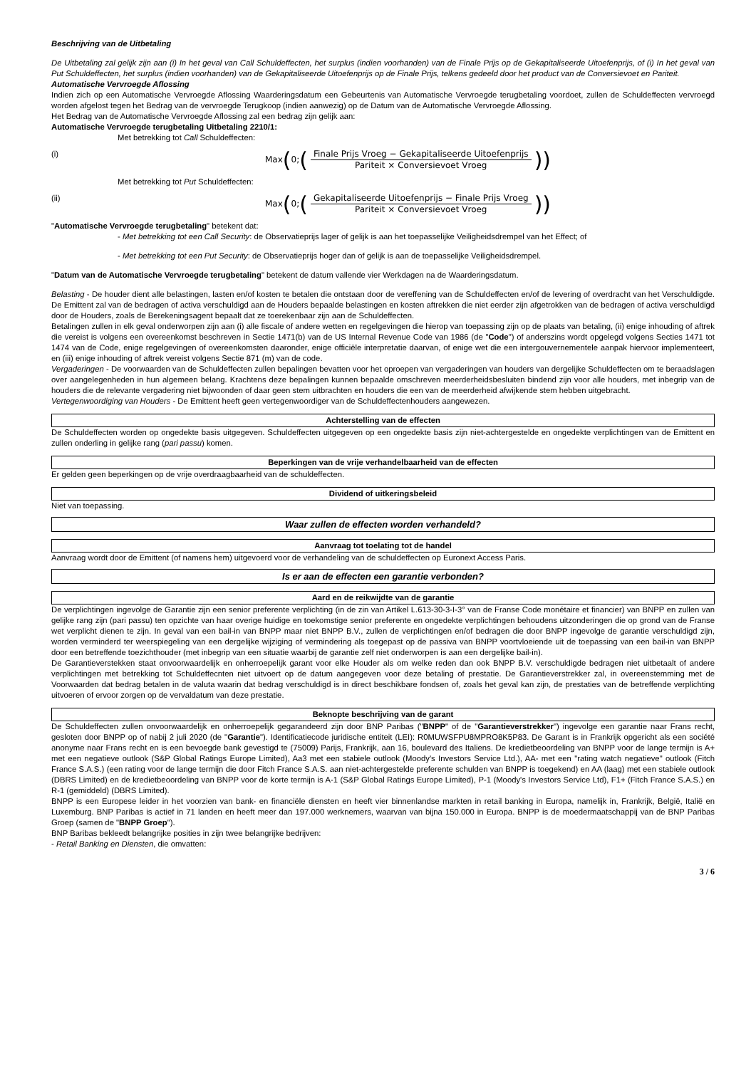Beschrijving van de Uitbetaling
De Uitbetaling zal gelijk zijn aan (i) In het geval van Call Schuldeffecten, het surplus (indien voorhanden) van de Finale Prijs op de Gekapitaliseerde Uitoefenprijs, of (i) In het geval van Put Schuldeffecten, het surplus (indien voorhanden) van de Gekapitaliseerde Uitoefenprijs op de Finale Prijs, telkens gedeeld door het product van de Conversievoet en Pariteit.
Automatische Vervroegde Aflossing
Indien zich op een Automatische Vervroegde Aflossing Waarderingsdatum een Gebeurtenis van Automatische Vervroegde terugbetaling voordoet, zullen de Schuldeffecten vervroegd worden afgelost tegen het Bedrag van de vervroegde Terugkoop (indien aanwezig) op de Datum van de Automatische Vervroegde Aflossing.
Het Bedrag van de Automatische Vervroegde Aflossing zal een bedrag zijn gelijk aan:
Automatische Vervroegde terugbetaling Uitbetaling 2210/1:
Met betrekking tot Call Schuldeffecten:
(i)
Max (0; (Finale Prijs Vroeg − Gekapitaliseerde Uitoefenprijs Pariteit × Conversievoet Vroeg))
Met betrekking tot Put Schuldeffecten:
(ii)
Max (0; (Gekapitaliseerde Uitoefenprijs − Finale Prijs Vroeg Pariteit × Conversievoet Vroeg))
"Automatische Vervroegde terugbetaling" betekent dat:
- Met betrekking tot een Call Security: de Observatieprijs lager of gelijk is aan het toepasselijke Veiligheidsdrempel van het Effect; of
- Met betrekking tot een Put Security: de Observatieprijs hoger dan of gelijk is aan de toepasselijke Veiligheidsdrempel.
"Datum van de Automatische Vervroegde terugbetaling" betekent de datum vallende vier Werkdagen na de Waarderingsdatum.
Belasting - De houder dient alle belastingen, lasten en/of kosten te betalen die ontstaan door de vereffening van de Schuldeffecten en/of de levering of overdracht van het Verschuldigde. De Emittent zal van de bedragen of activa verschuldigd aan de Houders bepaalde belastingen en kosten aftrekken die niet eerder zijn afgetrokken van de bedragen of activa verschuldigd door de Houders, zoals de Berekeningsagent bepaalt dat ze toerekenbaar zijn aan de Schuldeffecten.
Betalingen zullen in elk geval onderworpen zijn aan (i) alle fiscale of andere wetten en regelgevingen die hierop van toepassing zijn op de plaats van betaling, (ii) enige inhouding of aftrek die vereist is volgens een overeenkomst beschreven in Sectie 1471(b) van de US Internal Revenue Code van 1986 (de "Code") of anderszins wordt opgelegd volgens Secties 1471 tot 1474 van de Code, enige regelgevingen of overeenkomsten daaronder, enige officiële interpretatie daarvan, of enige wet die een intergouvernementele aanpak hiervoor implementeert, en (iii) enige inhouding of aftrek vereist volgens Sectie 871 (m) van de code.
Vergaderingen - De voorwaarden van de Schuldeffecten zullen bepalingen bevatten voor het oproepen van vergaderingen van houders van dergelijke Schuldeffecten om te beraadslagen over aangelegenheden in hun algemeen belang. Krachtens deze bepalingen kunnen bepaalde omschreven meerderheidsbesluiten bindend zijn voor alle houders, met inbegrip van de houders die de relevante vergadering niet bijwoonden of daar geen stem uitbrachten en houders die een van de meerderheid afwijkende stem hebben uitgebracht.
Vertegenwoordiging van Houders - De Emittent heeft geen vertegenwoordiger van de Schuldeffectenhouders aangewezen.
Achterstelling van de effecten
De Schuldeffecten worden op ongedekte basis uitgegeven. Schuldeffecten uitgegeven op een ongedekte basis zijn niet-achtergestelde en ongedekte verplichtingen van de Emittent en zullen onderling in gelijke rang (pari passu) komen.
Beperkingen van de vrije verhandelbaarheid van de effecten
Er gelden geen beperkingen op de vrije overdraagbaarheid van de schuldeffecten.
Dividend of uitkeringsbeleid
Niet van toepassing.
Waar zullen de effecten worden verhandeld?
Aanvraag tot toelating tot de handel
Aanvraag wordt door de Emittent (of namens hem) uitgevoerd voor de verhandeling van de schuldeffecten op Euronext Access Paris.
Is er aan de effecten een garantie verbonden?
Aard en de reikwijdte van de garantie
De verplichtingen ingevolge de Garantie zijn een senior preferente verplichting (in de zin van Artikel L.613-30-3-I-3° van de Franse Code monétaire et financier) van BNPP en zullen van gelijke rang zijn (pari passu) ten opzichte van haar overige huidige en toekomstige senior preferente en ongedekte verplichtingen behoudens uitzonderingen die op grond van de Franse wet verplicht dienen te zijn. In geval van een bail-in van BNPP maar niet BNPP B.V., zullen de verplichtingen en/of bedragen die door BNPP ingevolge de garantie verschuldigd zijn, worden verminderd ter weerspiegeling van een dergelijke wijziging of vermindering als toegepast op de passiva van BNPP voortvloeiende uit de toepassing van een bail-in van BNPP door een betreffende toezichthouder (met inbegrip van een situatie waarbij de garantie zelf niet onderworpen is aan een dergelijke bail-in).
De Garantieverstekken staat onvoorwaardelijk en onherroepelijk garant voor elke Houder als om welke reden dan ook BNPP B.V. verschuldigde bedragen niet uitbetaalt of andere verplichtingen met betrekking tot Schuldeffecnten niet uitvoert op de datum aangegeven voor deze betaling of prestatie. De Garantieverstrekker zal, in overeenstemming met de Voorwaarden dat bedrag betalen in de valuta waarin dat bedrag verschuldigd is in direct beschikbare fondsen of, zoals het geval kan zijn, de prestaties van de betreffende verplichting uitvoeren of ervoor zorgen op de vervaldatum van deze prestatie.
Beknopte beschrijving van de garant
De Schuldeffecten zullen onvoorwaardelijk en onherroepelijk gegarandeerd zijn door BNP Paribas ("BNPP" of de "Garantieverstrekker") ingevolge een garantie naar Frans recht, gesloten door BNPP op of nabij 2 juli 2020 (de "Garantie"). Identificatiecode juridische entiteit (LEI): R0MUWSFPU8MPRO8K5P83. De Garant is in Frankrijk opgericht als een société anonyme naar Frans recht en is een bevoegde bank gevestigd te (75009) Parijs, Frankrijk, aan 16, boulevard des Italiens. De kredietbeoordeling van BNPP voor de lange termijn is A+ met een negatieve outlook (S&P Global Ratings Europe Limited), Aa3 met een stabiele outlook (Moody's Investors Service Ltd.), AA- met een "rating watch negatieve" outlook (Fitch France S.A.S.) (een rating voor de lange termijn die door Fitch France S.A.S. aan niet-achtergestelde preferente schulden van BNPP is toegekend) en AA (laag) met een stabiele outlook (DBRS Limited) en de kredietbeoordeling van BNPP voor de korte termijn is A-1 (S&P Global Ratings Europe Limited), P-1 (Moody's Investors Service Ltd), F1+ (Fitch France S.A.S.) en R-1 (gemiddeld) (DBRS Limited).
BNPP is een Europese leider in het voorzien van bank- en financiële diensten en heeft vier binnenlandse markten in retail banking in Europa, namelijk in, Frankrijk, België, Italië en Luxemburg. BNP Paribas is actief in 71 landen en heeft meer dan 197.000 werknemers, waarvan van bijna 150.000 in Europa. BNPP is de moedermaatschappij van de BNP Paribas Groep (samen de "BNPP Groep").
BNP Baribas bekleedt belangrijke posities in zijn twee belangrijke bedrijven:
- Retail Banking en Diensten, die omvatten:
3 / 6